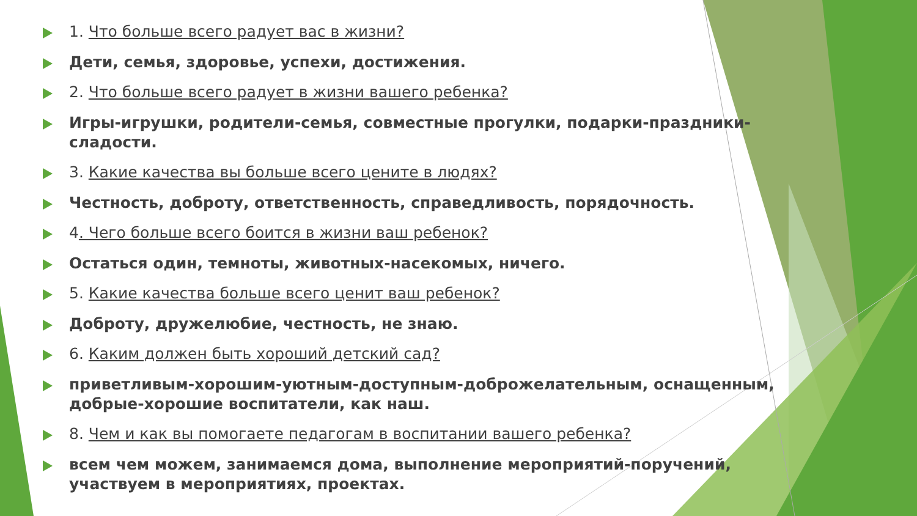1. Что больше всего радует вас в жизни?
Дети, семья, здоровье, успехи, достижения.
2. Что больше всего радует в жизни вашего ребенка?
Игры-игрушки, родители-семья, совместные прогулки, подарки-праздники-сладости.
3. Какие качества вы больше всего цените в людях?
Честность, доброту, ответственность, справедливость, порядочность.
4. Чего больше всего боится в жизни ваш ребенок?
Остаться один, темноты, животных-насекомых, ничего.
5. Какие качества больше всего ценит ваш ребенок?
Доброту, дружелюбие, честность, не знаю.
6. Каким должен быть хороший детский сад?
приветливым-хорошим-уютным-доступным-доброжелательным, оснащенным, добрые-хорошие воспитатели, как наш.
8. Чем и как вы помогаете педагогам в воспитании вашего ребенка?
всем чем можем, занимаемся дома, выполнение мероприятий-поручений, участвуем в мероприятиях, проектах.